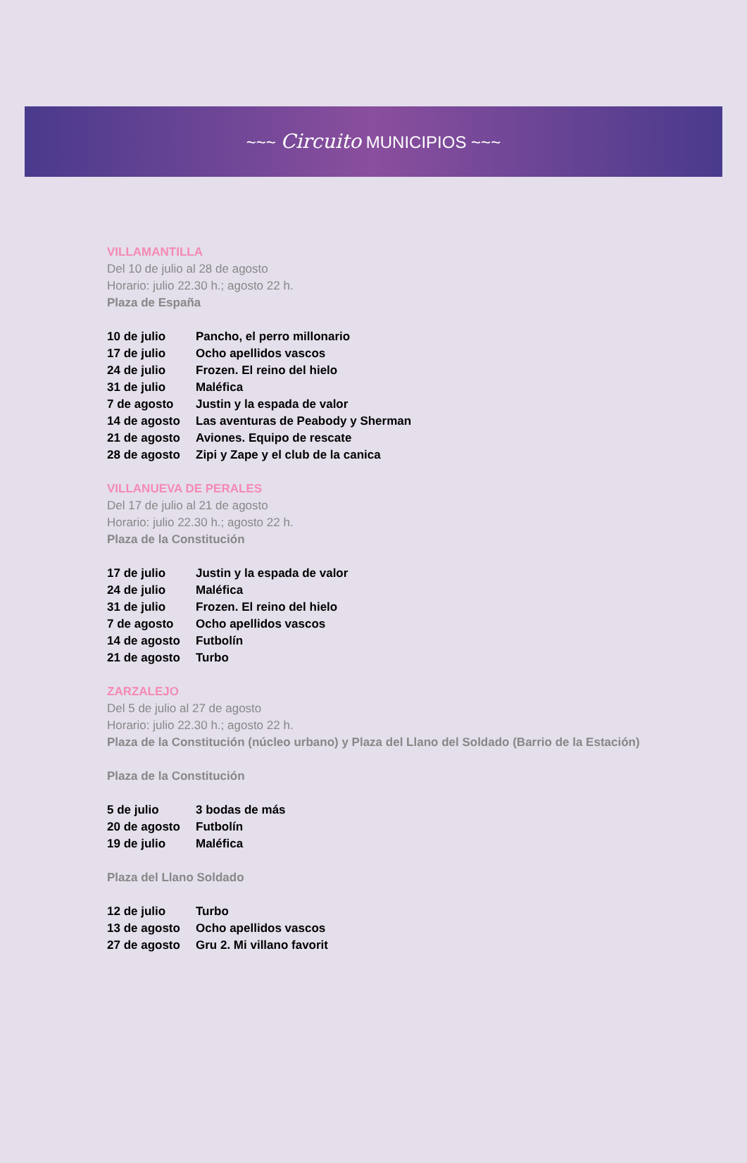~~~ Circuito MUNICIPIOS ~~~
VILLAMANTILLA
Del 10 de julio al 28 de agosto
Horario: julio 22.30 h.; agosto 22 h.
Plaza de España
| 10 de julio | Pancho, el perro millonario |
| 17 de julio | Ocho apellidos vascos |
| 24 de julio | Frozen. El reino del hielo |
| 31 de julio | Maléfica |
| 7 de agosto | Justin y la espada de valor |
| 14 de agosto | Las aventuras de Peabody y Sherman |
| 21 de agosto | Aviones. Equipo de rescate |
| 28 de agosto | Zipi y Zape y el club de la canica |
VILLANUEVA DE PERALES
Del 17 de julio al 21 de agosto
Horario: julio 22.30 h.; agosto 22 h.
Plaza de la Constitución
| 17 de julio | Justin y la espada de valor |
| 24 de julio | Maléfica |
| 31 de julio | Frozen. El reino del hielo |
| 7 de agosto | Ocho apellidos vascos |
| 14 de agosto | Futbolín |
| 21 de agosto | Turbo |
ZARZALEJO
Del 5 de julio al 27 de agosto
Horario: julio 22.30 h.; agosto 22 h.
Plaza de la Constitución (núcleo urbano) y Plaza del Llano del Soldado (Barrio de la Estación)
Plaza de la Constitución
| 5 de julio | 3 bodas de más |
| 20 de agosto | Futbolín |
| 19 de julio | Maléfica |
Plaza del Llano Soldado
| 12 de julio | Turbo |
| 13 de agosto | Ocho apellidos vascos |
| 27 de agosto | Gru 2. Mi villano favorit |